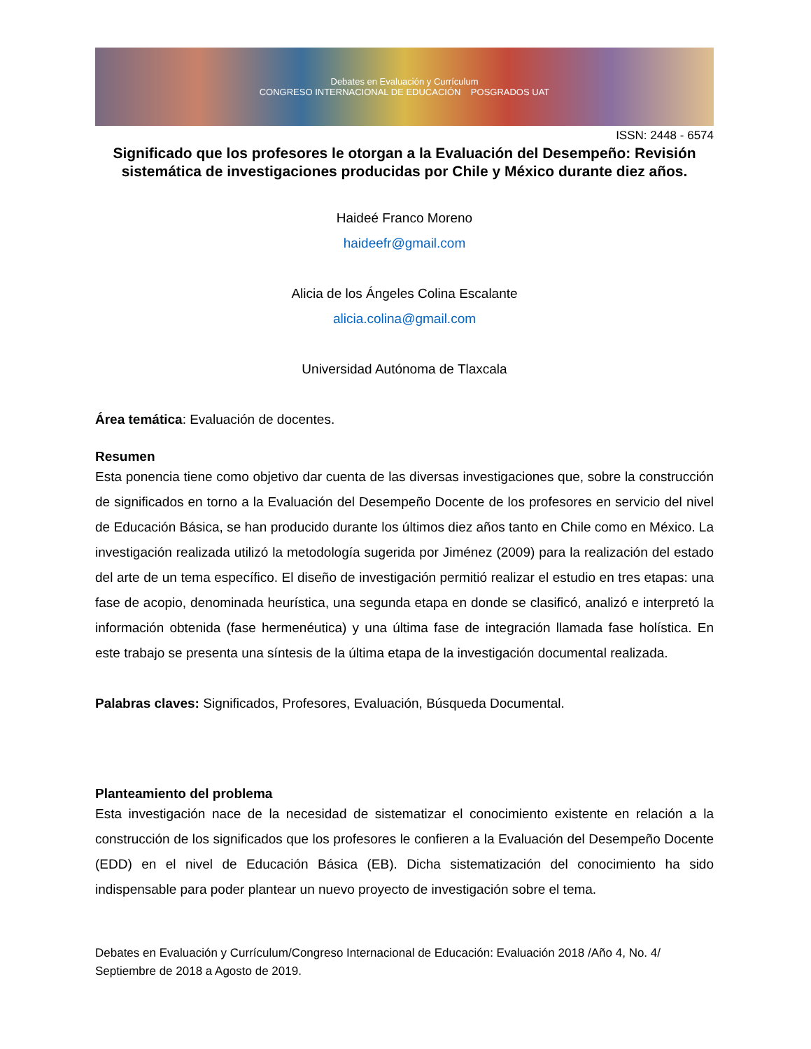Debates en Evaluación y Currículum
CONGRESO INTERNACIONAL DE EDUCACIÓN POSGRADOS UAT
ISSN: 2448 - 6574
Significado que los profesores le otorgan a la Evaluación del Desempeño: Revisión sistemática de investigaciones producidas por Chile y México durante diez años.
Haideé Franco Moreno
haideefr@gmail.com
Alicia de los Ángeles Colina Escalante
alicia.colina@gmail.com
Universidad Autónoma de Tlaxcala
Área temática: Evaluación de docentes.
Resumen
Esta ponencia tiene como objetivo dar cuenta de las diversas investigaciones que, sobre la construcción de significados en torno a la Evaluación del Desempeño Docente de los profesores en servicio del nivel de Educación Básica, se han producido durante los últimos diez años tanto en Chile como en México. La investigación realizada utilizó la metodología sugerida por Jiménez (2009) para la realización del estado del arte de un tema específico. El diseño de investigación permitió realizar el estudio en tres etapas: una fase de acopio, denominada heurística, una segunda etapa en donde se clasificó, analizó e interpretó la información obtenida (fase hermenéutica) y una última fase de integración llamada fase holística. En este trabajo se presenta una síntesis de la última etapa de la investigación documental realizada.
Palabras claves: Significados, Profesores, Evaluación, Búsqueda Documental.
Planteamiento del problema
Esta investigación nace de la necesidad de sistematizar el conocimiento existente en relación a la construcción de los significados que los profesores le confieren a la Evaluación del Desempeño Docente (EDD) en el nivel de Educación Básica (EB). Dicha sistematización del conocimiento ha sido indispensable para poder plantear un nuevo proyecto de investigación sobre el tema.
Debates en Evaluación y Currículum/Congreso Internacional de Educación: Evaluación 2018 /Año 4, No. 4/ Septiembre de 2018 a Agosto de 2019.